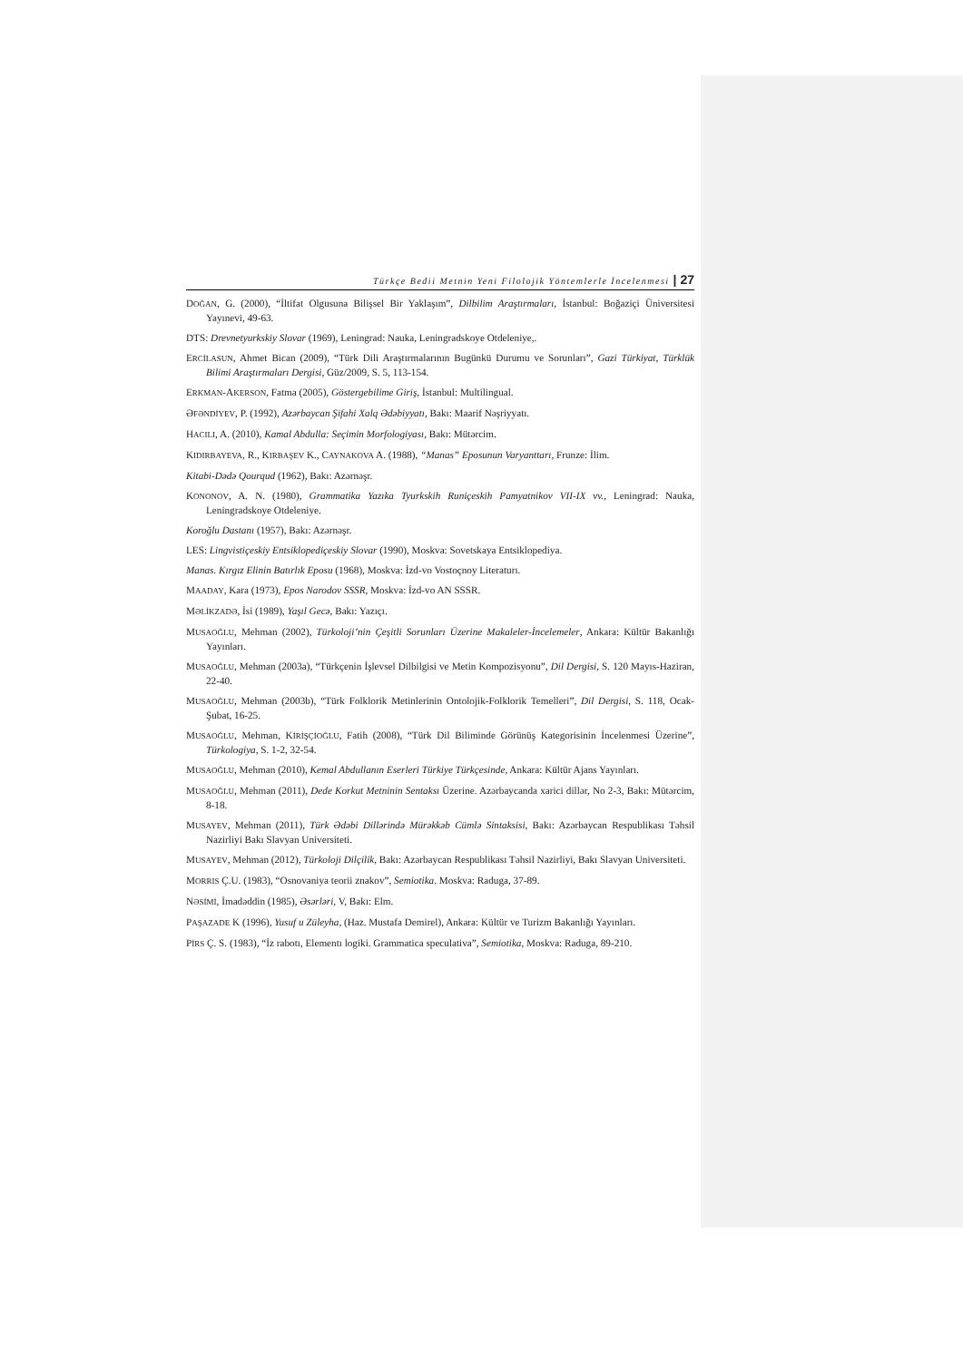Türkçe Bedii Metnin Yeni Filolojik Yöntemlerle İncelenmesi | 27
DOĞAN, G. (2000), “İltifat Olgusuna Bilişsel Bir Yaklaşım”, Dilbilim Araştırmaları, İstanbul: Boğaziçi Üniversitesi Yayınevi, 49-63.
DTS: Drevnetyurkskiy Slovar (1969), Leningrad: Nauka, Leningradskoye Otdeleniye,.
ERCİLASUN, Ahmet Bican (2009), “Türk Dili Araştırmalarının Bugünkü Durumu ve Sorunları”, Gazi Türkiyat, Türklük Bilimi Araştırmaları Dergisi, Güz/2009, S. 5, 113-154.
ERKMAN-AKERSON, Fatma (2005), Göstergebilime Giriş, İstanbul: Multilingual.
ƏFƏNDİYEV, P. (1992), Azərbaycan Şifahi Xalq Ədəbiyyatı, Bakı: Maarif Nəşriyyatı.
HACILI, A. (2010), Kamal Abdulla: Seçimin Morfologiyası, Bakı: Mütərcim.
KIDIRBAYEVA, R., KIRBAŞEV K., CAYNAKOVA A. (1988), “Manas” Eposunun Varyanttarı, Frunze: İlim.
Kitabi-Dədə Qourqud (1962), Bakı: Azərnəşr.
KONONOV, A. N. (1980), Grammatika Yazıka Tyurkskih Runiçeskih Pamyatnikov VII-IX vv., Leningrad: Nauka, Leningradskoye Otdeleniye.
Koroğlu Dastanı (1957), Bakı: Azərnəşr.
LES: Lingvistiçeskiy Entsiklopediçeskiy Slovar (1990), Moskva: Sovetskaya Entsiklopediya.
Manas. Kırgız Elinin Batırlık Eposu (1968), Moskva: İzd-vo Vostoçnoy Literaturı.
MAADAY, Kara (1973), Epos Narodov SSSR, Moskva: İzd-vo AN SSSR.
MƏLİKZADƏ, İsi (1989), Yaşıl Gecə, Bakı: Yazıçı.
MUSAOĞLU, Mehman (2002), Türkoloji’nin Çeşitli Sorunları Üzerine Makaleler-İncelemeler, Ankara: Kültür Bakanlığı Yayınları.
MUSAOĞLU, Mehman (2003a), “Türkçenin İşlevsel Dilbilgisi ve Metin Kompozisyonu”, Dil Dergisi, S. 120 Mayıs-Haziran, 22-40.
MUSAOĞLU, Mehman (2003b), “Türk Folklorik Metinlerinin Ontolojik-Folklorik Temelleri”, Dil Dergisi, S. 118, Ocak-Şubat, 16-25.
MUSAOĞLU, Mehman, KİRİŞÇİOĞLU, Fatih (2008), “Türk Dil Biliminde Görünüş Kategorisinin İncelenmesi Üzerine”, Türkologiya, S. 1-2, 32-54.
MUSAOĞLU, Mehman (2010), Kemal Abdullanın Eserleri Türkiye Türkçesinde, Ankara: Kültür Ajans Yayınları.
MUSAOĞLU, Mehman (2011), Dede Korkut Metninin Sentaksı Üzerine. Azərbaycanda xarici dillər, No 2-3, Bakı: Mütərcim, 8-18.
MUSAYEV, Mehman (2011), Türk Ədəbi Dillərində Mürəkkəb Cümlə Sintaksisi, Bakı: Azərbaycan Respublikası Təhsil Nazirliyi Bakı Slavyan Universiteti.
MUSAYEV, Mehman (2012), Türkoloji Dilçilik, Bakı: Azərbaycan Respublikası Təhsil Nazirliyi, Bakı Slavyan Universiteti.
MORRIS Ç.U. (1983), “Osnovaniya teorii znakov”, Semiotika. Moskva: Raduga, 37-89.
NƏSİMİ, İmadəddin (1985), Əsərləri, V, Bakı: Elm.
PAŞAZADE K (1996), Yusuf u Züleyha, (Haz. Mustafa Demirel), Ankara: Kültür ve Turizm Bakanlığı Yayınları.
PİRS Ç. S. (1983), “İz rabotı, Elementı logiki. Grammatica speculativa”, Semiotika, Moskva: Raduga, 89-210.